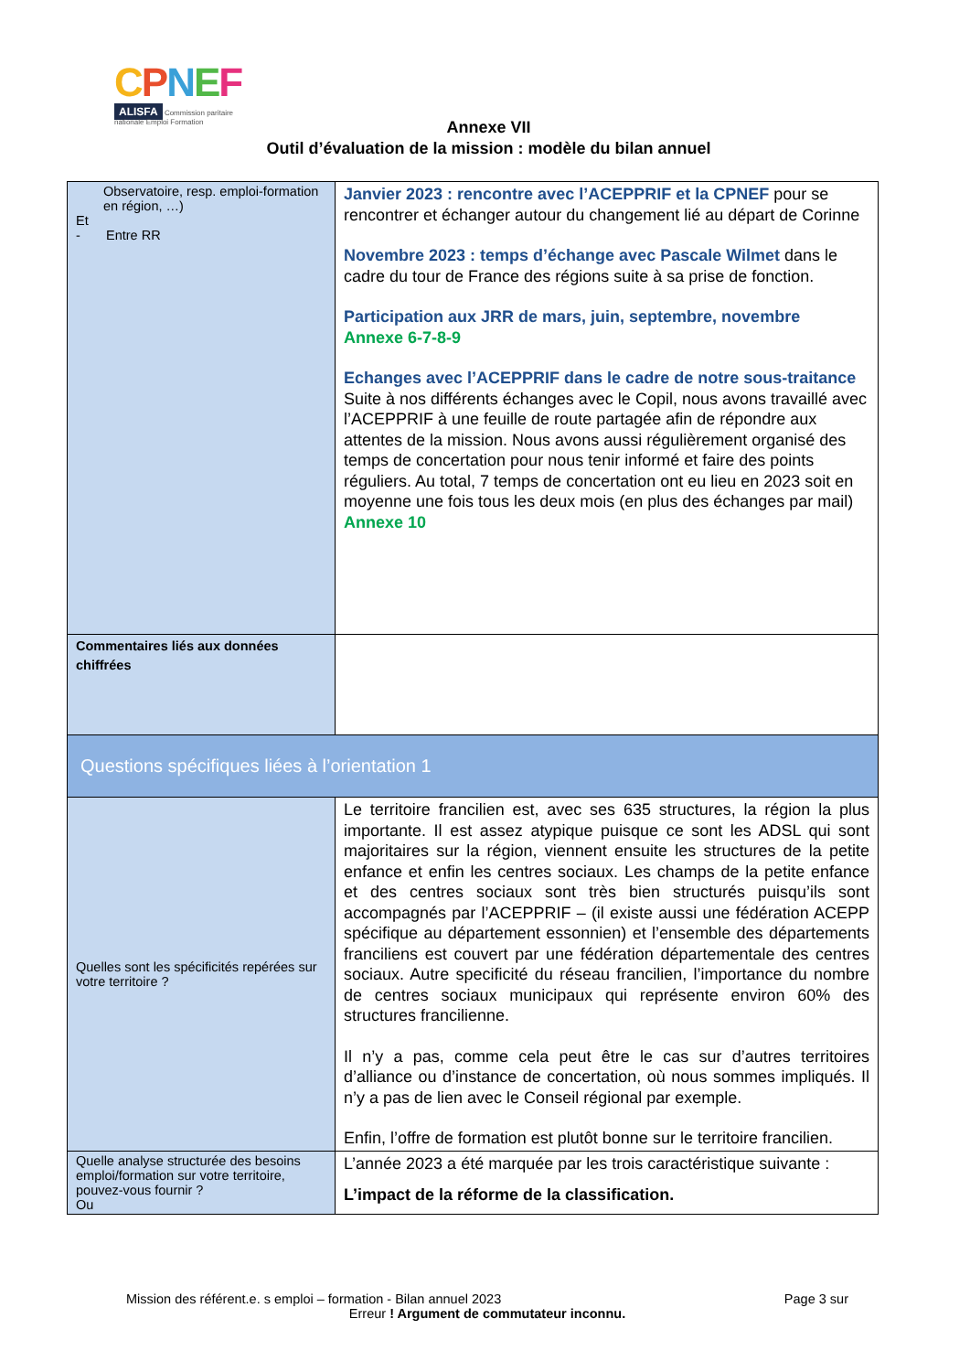CPNEF
ALISFA Commission paritaire nationale Emploi Formation
Annexe VII
Outil d’évaluation de la mission : modèle du bilan annuel
| Observatoire, resp. emploi-formation en région, …) Et - Entre RR | Janvier 2023 : rencontre avec l’ACEPPRIF et la CPNEF pour se rencontrer et échanger autour du changement lié au départ de Corinne Novembre 2023 : temps d’échange avec Pascale Wilmet dans le cadre du tour de France des régions suite à sa prise de fonction. Participation aux JRR de mars, juin, septembre, novembre Annexe 6-7-8-9 Echanges avec l’ACEPPRIF dans le cadre de notre sous-traitance Suite à nos différents échanges avec le Copil, nous avons travaillé avec l’ACEPPRIF à une feuille de route partagée afin de répondre aux attentes de la mission. Nous avons aussi régulièrement organisé des temps de concertation pour nous tenir informé et faire des points réguliers. Au total, 7 temps de concertation ont eu lieu en 2023 soit en moyenne une fois tous les deux mois (en plus des échanges par mail) Annexe 10 |
| Commentaires liés aux données chiffrées | |
| Questions spécifiques liées à l’orientation 1 | |
| Quelles sont les spécificités repérées sur votre territoire ? | Le territoire francilien est, avec ses 635 structures, la région la plus importante. Il est assez atypique puisque ce sont les ADSL qui sont majoritaires sur la région, viennent ensuite les structures de la petite enfance et enfin les centres sociaux. Les champs de la petite enfance et des centres sociaux sont très bien structurés puisqu’ils sont accompagnés par l’ACEPPRIF – (il existe aussi une fédération ACEPP spécifique au département essonnien) et l’ensemble des départements franciliens est couvert par une fédération départementale des centres sociaux. Autre specificité du réseau francilien, l’importance du nombre de centres sociaux municipaux qui représente environ 60% des structures francilienne. Il n’y a pas, comme cela peut être le cas sur d’autres territoires d’alliance ou d’instance de concertation, où nous sommes impliqués. Il n’y a pas de lien avec le Conseil régional par exemple. Enfin, l’offre de formation est plutôt bonne sur le territoire francilien. |
| Quelle analyse structurée des besoins emploi/formation sur votre territoire, pouvez-vous fournir ? Ou | L’année 2023 a été marquée par les trois caractéristique suivante : L’impact de la réforme de la classification. |
Mission des référent.e. s emploi – formation - Bilan annuel 2023 Page 3 sur
Erreur ! Argument de commutateur inconnu.